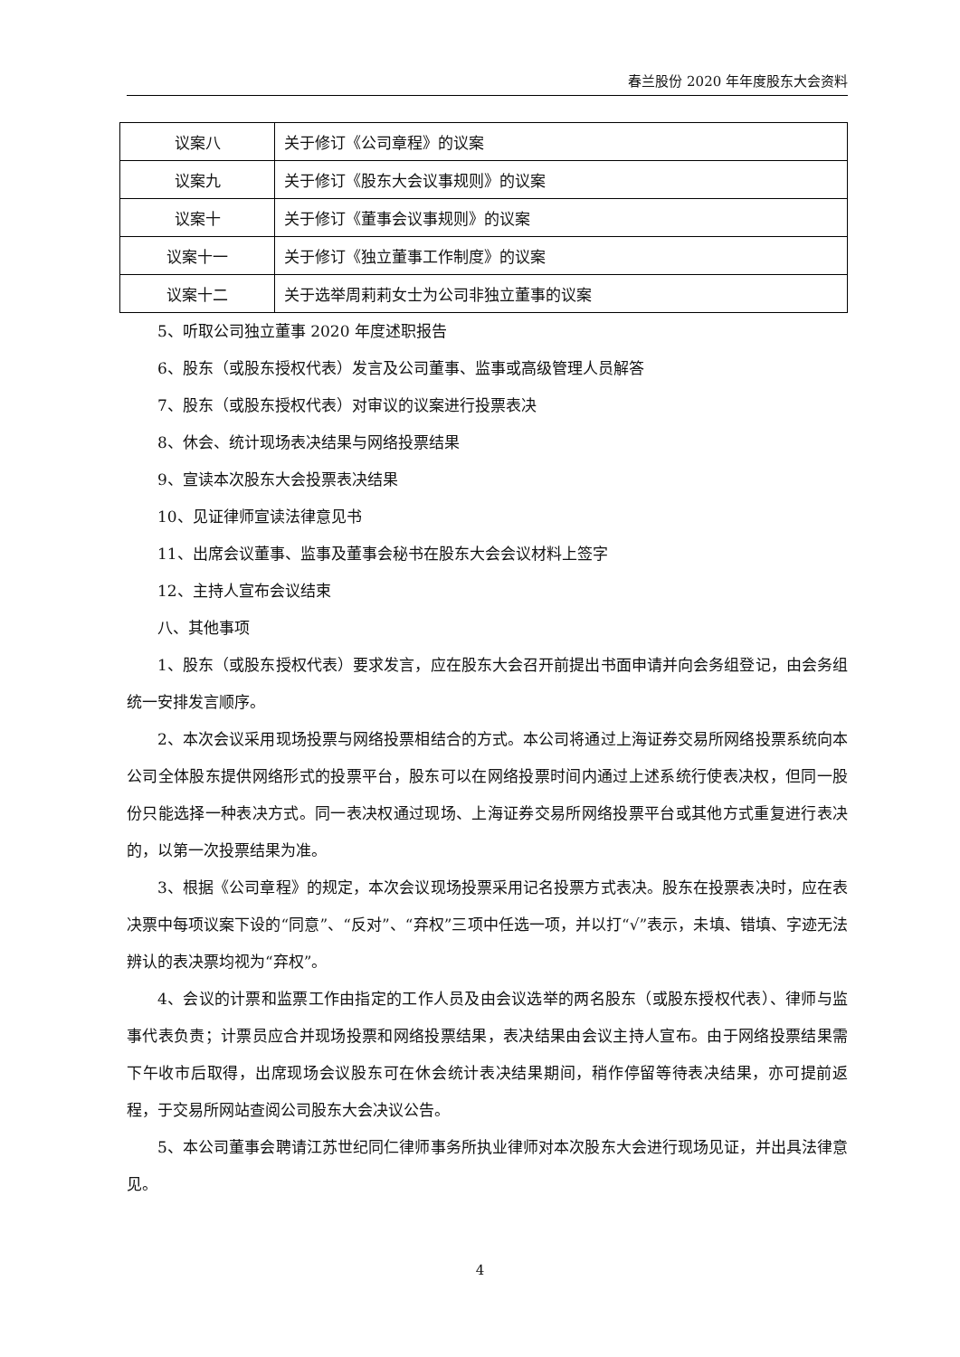春兰股份 2020 年年度股东大会资料
| 议案八 | 关于修订《公司章程》的议案 |
| 议案九 | 关于修订《股东大会议事规则》的议案 |
| 议案十 | 关于修订《董事会议事规则》的议案 |
| 议案十一 | 关于修订《独立董事工作制度》的议案 |
| 议案十二 | 关于选举周莉莉女士为公司非独立董事的议案 |
5、听取公司独立董事 2020 年度述职报告
6、股东（或股东授权代表）发言及公司董事、监事或高级管理人员解答
7、股东（或股东授权代表）对审议的议案进行投票表决
8、休会、统计现场表决结果与网络投票结果
9、宣读本次股东大会投票表决结果
10、见证律师宣读法律意见书
11、出席会议董事、监事及董事会秘书在股东大会会议材料上签字
12、主持人宣布会议结束
八、其他事项
1、股东（或股东授权代表）要求发言，应在股东大会召开前提出书面申请并向会务组登记，由会务组统一安排发言顺序。
2、本次会议采用现场投票与网络投票相结合的方式。本公司将通过上海证券交易所网络投票系统向本公司全体股东提供网络形式的投票平台，股东可以在网络投票时间内通过上述系统行使表决权，但同一股份只能选择一种表决方式。同一表决权通过现场、上海证券交易所网络投票平台或其他方式重复进行表决的，以第一次投票结果为准。
3、根据《公司章程》的规定，本次会议现场投票采用记名投票方式表决。股东在投票表决时，应在表决票中每项议案下设的“同意”、“反对”、“弃权”三项中任选一项，并以打“√”表示，未填、错填、字迹无法辨认的表决票均视为“弃权”。
4、会议的计票和监票工作由指定的工作人员及由会议选举的两名股东（或股东授权代表）、律师与监事代表负责；计票员应合并现场投票和网络投票结果，表决结果由会议主持人宣布。由于网络投票结果需下午收市后取得，出席现场会议股东可在休会统计表决结果期间，稍作停留等待表决结果，亦可提前返程，于交易所网站查阅公司股东大会决议公告。
5、本公司董事会聘请江苏世纪同仁律师事务所执业律师对本次股东大会进行现场见证，并出具法律意见。
4